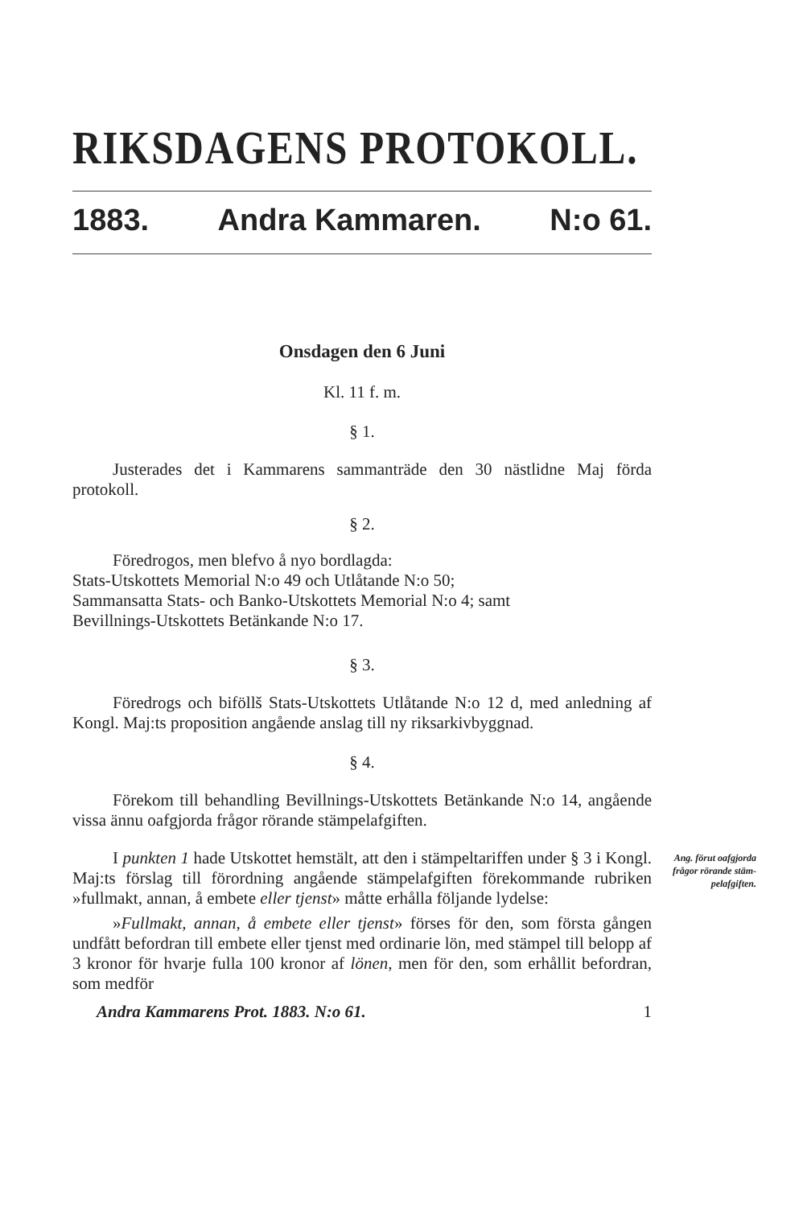RIKSDAGENS PROTOKOLL.
1883. Andra Kammaren. N:o 61.
Onsdagen den 6 Juni
Kl. 11 f. m.
§ 1.
Justerades det i Kammarens sammanträde den 30 nästlidne Maj förda protokoll.
§ 2.
Föredrogos, men blefvo å nyo bordlagda:
Stats-Utskottets Memorial N:o 49 och Utlåtande N:o 50;
Sammansatta Stats- och Banko-Utskottets Memorial N:o 4; samt
Bevillnings-Utskottets Betänkande N:o 17.
§ 3.
Föredrogs och biföllš Stats-Utskottets Utlåtande N:o 12 d, med anledning af Kongl. Maj:ts proposition angående anslag till ny riks­arkivbyggnad.
§ 4.
Förekom till behandling Bevillnings-Utskottets Betänkande N:o 14, angående vissa ännu oafgjorda frågor rörande stämpelafgiften.
I punkten 1 hade Utskottet hemstält, att den i stämpel­tariffen under § 3 i Kongl. Maj:ts förslag till förordning angående stämpelafgiften förekommande rubriken »fullmakt, annan, å embete eller tjenst» måtte erhålla följande lydelse:
»Fullmakt, annan, å embete eller tjenst» förses för den, som första gången undfått befordran till embete eller tjenst med ordi­narie lön, med stämpel till belopp af 3 kronor för hvarje fulla 100 kronor af lönen, men för den, som erhållit befordran, som medför
Andra Kammarens Prot. 1883. N:o 61. 1
Ang. förut oaf­gjorda frågor rörande stäm­pelafgiften.